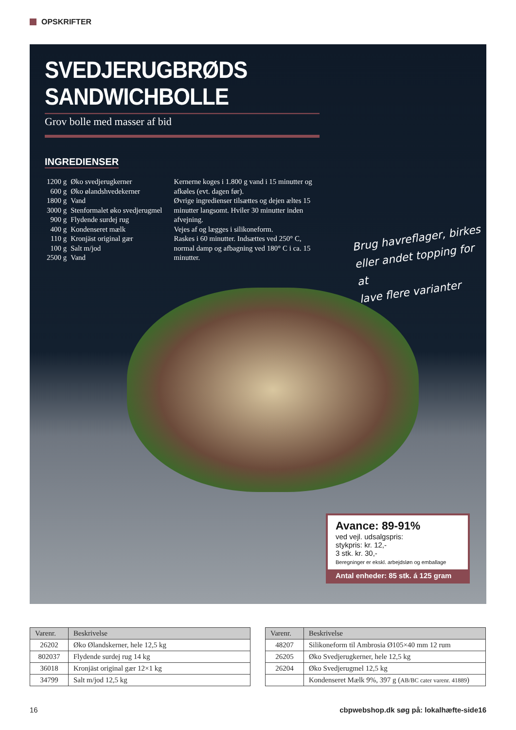OPSKRIFTER
SVEDJERUGBRØDS SANDWICHBOLLE
Grov bolle med masser af bid
INGREDIENSER
| 1200 g | Øko svedjerugkerner |
| 600 g | Øko ølandshvedekerner |
| 1800 g | Vand |
| 3000 g | Stenformalet øko svedjerugmel |
| 900 g | Flydende surdej rug |
| 400 g | Kondenseret mælk |
| 110 g | Kronjäst original gær |
| 100 g | Salt m/jod |
| 2500 g | Vand |
Kernerne koges i 1.800 g vand i 15 minutter og afkøles (evt. dagen før).
Øvrige ingredienser tilsættes og dejen æltes 15 minutter langsomt. Hviler 30 minutter inden afvejning.
Vejes af og lægges i silikoneform.
Raskes i 60 minutter. Indsættes ved 250° C, normal damp og afbagning ved 180° C i ca. 15 minutter.
Brug havreflager, birkes
eller andet topping for at
lave flere varianter
Avance: 89-91%
ved vejl. udsalgspris:
stykpris: kr. 12,-
3 stk. kr. 30,-
Beregninger er ekskl. arbejdsløn og emballage
Antal enheder: 85 stk. á 125 gram
| Varenr. | Beskrivelse |
| --- | --- |
| 26202 | Øko Ølandskerner, hele 12,5 kg |
| 802037 | Flydende surdej rug 14 kg |
| 36018 | Kronjäst original gær 12×1 kg |
| 34799 | Salt m/jod 12,5 kg |
| Varenr. | Beskrivelse |
| --- | --- |
| 48207 | Silikoneform til Ambrosia Ø105×40 mm 12 rum |
| 26205 | Øko Svedjerugkerner, hele 12,5 kg |
| 26204 | Øko Svedjerugmel 12,5 kg |
| | Kondenseret Mælk 9%, 397 g ( AB/BC cater varenr. 41889 ) |
16 cbpwebshop.dk søg på: lokalhæfte-side16